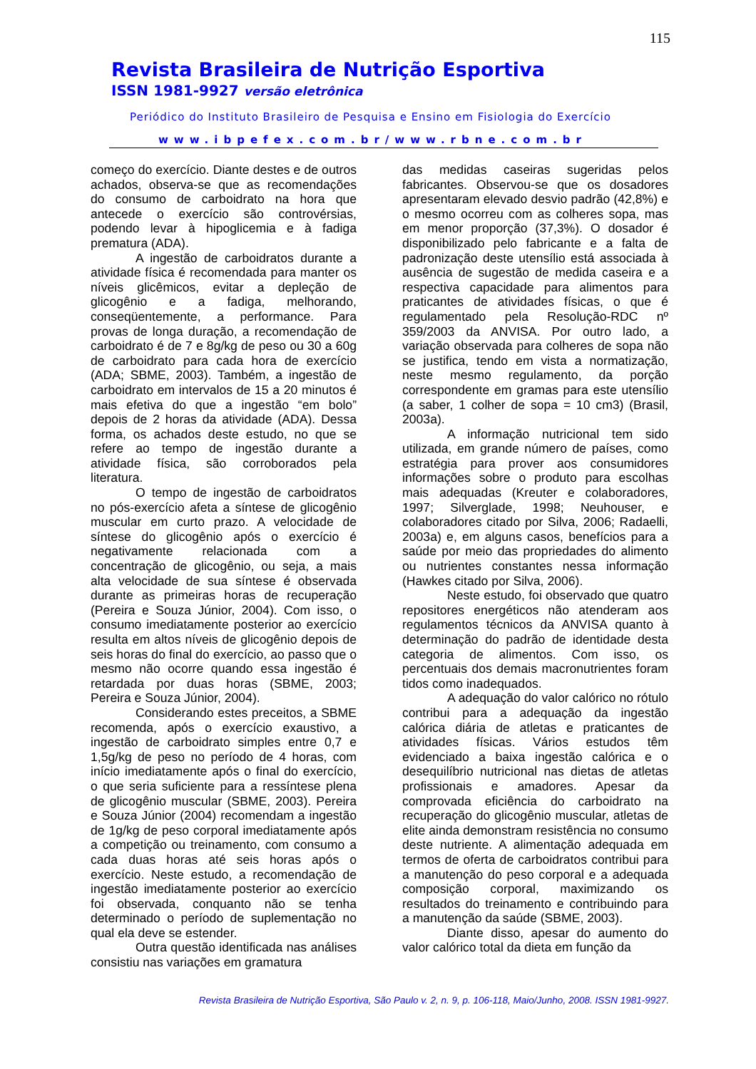115
Revista Brasileira de Nutrição Esportiva
ISSN 1981-9927 versão eletrônica
Periódico do Instituto Brasileiro de Pesquisa e Ensino em Fisiologia do Exercício
www.ibpefex.com.br/www.rbne.com.br
começo do exercício. Diante destes e de outros achados, observa-se que as recomendações do consumo de carboidrato na hora que antecede o exercício são controvérsias, podendo levar à hipoglicemia e à fadiga prematura (ADA).
A ingestão de carboidratos durante a atividade física é recomendada para manter os níveis glicêmicos, evitar a depleção de glicogênio e a fadiga, melhorando, conseqüentemente, a performance. Para provas de longa duração, a recomendação de carboidrato é de 7 e 8g/kg de peso ou 30 a 60g de carboidrato para cada hora de exercício (ADA; SBME, 2003). Também, a ingestão de carboidrato em intervalos de 15 a 20 minutos é mais efetiva do que a ingestão “em bolo” depois de 2 horas da atividade (ADA). Dessa forma, os achados deste estudo, no que se refere ao tempo de ingestão durante a atividade física, são corroborados pela literatura.
O tempo de ingestão de carboidratos no pós-exercício afeta a síntese de glicogênio muscular em curto prazo. A velocidade de síntese do glicogênio após o exercício é negativamente relacionada com a concentração de glicogênio, ou seja, a mais alta velocidade de sua síntese é observada durante as primeiras horas de recuperação (Pereira e Souza Júnior, 2004). Com isso, o consumo imediatamente posterior ao exercício resulta em altos níveis de glicogênio depois de seis horas do final do exercício, ao passo que o mesmo não ocorre quando essa ingestão é retardada por duas horas (SBME, 2003; Pereira e Souza Júnior, 2004).
Considerando estes preceitos, a SBME recomenda, após o exercício exaustivo, a ingestão de carboidrato simples entre 0,7 e 1,5g/kg de peso no período de 4 horas, com início imediatamente após o final do exercício, o que seria suficiente para a ressíntese plena de glicogênio muscular (SBME, 2003). Pereira e Souza Júnior (2004) recomendam a ingestão de 1g/kg de peso corporal imediatamente após a competição ou treinamento, com consumo a cada duas horas até seis horas após o exercício. Neste estudo, a recomendação de ingestão imediatamente posterior ao exercício foi observada, conquanto não se tenha determinado o período de suplementação no qual ela deve se estender.
Outra questão identificada nas análises consistiu nas variações em gramatura
das medidas caseiras sugeridas pelos fabricantes. Observou-se que os dosadores apresentaram elevado desvio padrão (42,8%) e o mesmo ocorreu com as colheres sopa, mas em menor proporção (37,3%). O dosador é disponibilizado pelo fabricante e a falta de padronização deste utensílio está associada à ausência de sugestão de medida caseira e a respectiva capacidade para alimentos para praticantes de atividades físicas, o que é regulamentado pela Resolução-RDC nº 359/2003 da ANVISA. Por outro lado, a variação observada para colheres de sopa não se justifica, tendo em vista a normatização, neste mesmo regulamento, da porção correspondente em gramas para este utensílio (a saber, 1 colher de sopa = 10 cm3) (Brasil, 2003a).
A informação nutricional tem sido utilizada, em grande número de países, como estratégia para prover aos consumidores informações sobre o produto para escolhas mais adequadas (Kreuter e colaboradores, 1997; Silverglade, 1998; Neuhouser, e colaboradores citado por Silva, 2006; Radaelli, 2003a) e, em alguns casos, benefícios para a saúde por meio das propriedades do alimento ou nutrientes constantes nessa informação (Hawkes citado por Silva, 2006).
Neste estudo, foi observado que quatro repositores energéticos não atenderam aos regulamentos técnicos da ANVISA quanto à determinação do padrão de identidade desta categoria de alimentos. Com isso, os percentuais dos demais macronutrientes foram tidos como inadequados.
A adequação do valor calórico no rótulo contribui para a adequação da ingestão calórica diária de atletas e praticantes de atividades físicas. Vários estudos têm evidenciado a baixa ingestão calórica e o desequilíbrio nutricional nas dietas de atletas profissionais e amadores. Apesar da comprovada eficiência do carboidrato na recuperação do glicogênio muscular, atletas de elite ainda demonstram resistência no consumo deste nutriente. A alimentação adequada em termos de oferta de carboidratos contribui para a manutenção do peso corporal e a adequada composição corporal, maximizando os resultados do treinamento e contribuindo para a manutenção da saúde (SBME, 2003).
Diante disso, apesar do aumento do valor calórico total da dieta em função da
Revista Brasileira de Nutrição Esportiva, São Paulo v. 2, n. 9, p. 106-118, Maio/Junho, 2008. ISSN 1981-9927.